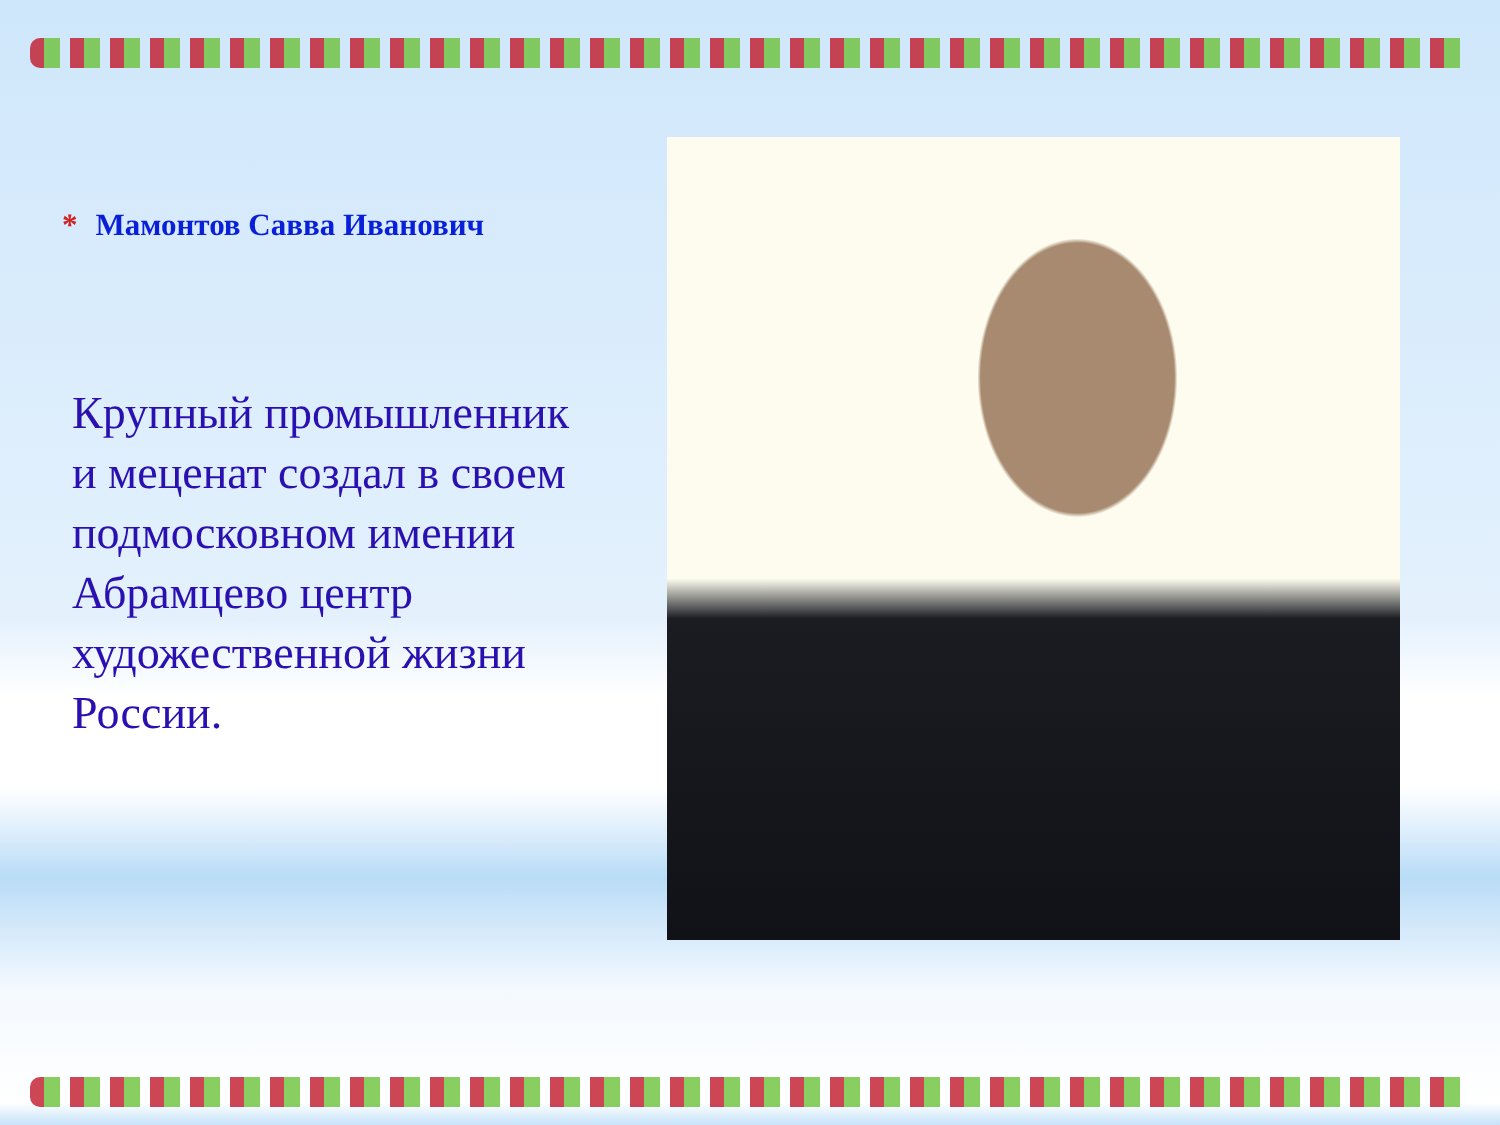* Мамонтов Савва Иванович
Крупный промышленник и меценат создал в своем подмосковном имении Абрамцево центр художественной жизни России.